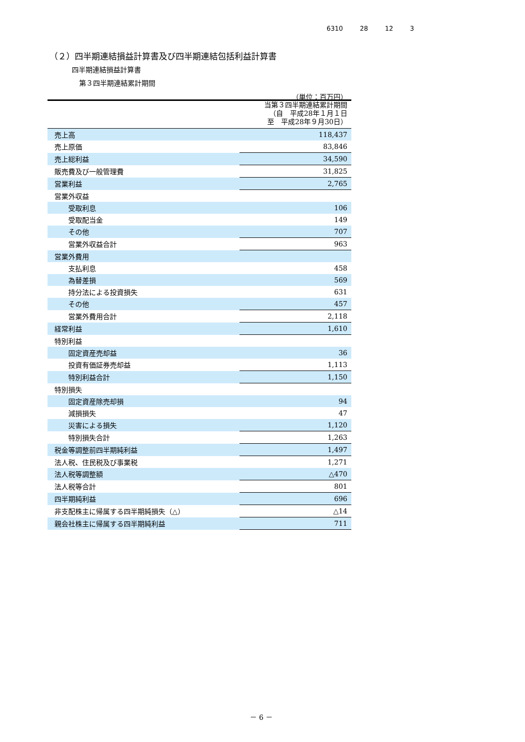6310 28 12 3
（２）四半期連結損益計算書及び四半期連結包括利益計算書
四半期連結損益計算書
第３四半期連結累計期間
（単位：百万円）
| | 当第３四半期連結累計期間 （自 平成28年１月１日 至 平成28年９月30日） |
| --- | --- |
| 売上高 | 118,437 |
| 売上原価 | 83,846 |
| 売上総利益 | 34,590 |
| 販売費及び一般管理費 | 31,825 |
| 営業利益 | 2,765 |
| 営業外収益 | |
| 受取利息 | 106 |
| 受取配当金 | 149 |
| その他 | 707 |
| 営業外収益合計 | 963 |
| 営業外費用 | |
| 支払利息 | 458 |
| 為替差損 | 569 |
| 持分法による投資損失 | 631 |
| その他 | 457 |
| 営業外費用合計 | 2,118 |
| 経常利益 | 1,610 |
| 特別利益 | |
| 固定資産売却益 | 36 |
| 投資有価証券売却益 | 1,113 |
| 特別利益合計 | 1,150 |
| 特別損失 | |
| 固定資産除売却損 | 94 |
| 減損損失 | 47 |
| 災害による損失 | 1,120 |
| 特別損失合計 | 1,263 |
| 税金等調整前四半期純利益 | 1,497 |
| 法人税、住民税及び事業税 | 1,271 |
| 法人税等調整額 | △470 |
| 法人税等合計 | 801 |
| 四半期純利益 | 696 |
| 非支配株主に帰属する四半期純損失（△） | △14 |
| 親会社株主に帰属する四半期純利益 | 711 |
－ 6 －